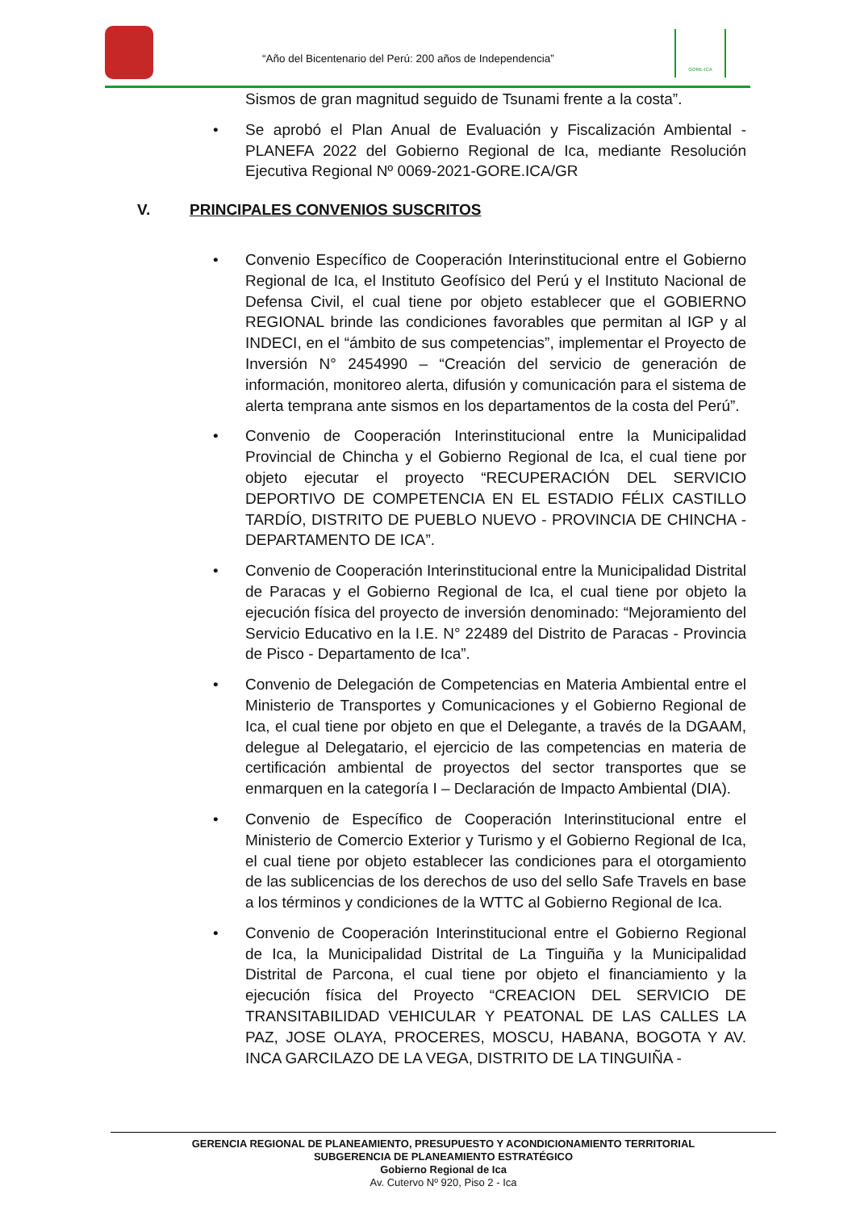“Año del Bicentenario del Perú: 200 años de Independencia”
GORE-ICA
Sismos de gran magnitud seguido de Tsunami frente a la costa”.
Se aprobó el Plan Anual de Evaluación y Fiscalización Ambiental - PLANEFA 2022 del Gobierno Regional de Ica, mediante Resolución Ejecutiva Regional Nº 0069-2021-GORE.ICA/GR
V. PRINCIPALES CONVENIOS SUSCRITOS
Convenio Específico de Cooperación Interinstitucional entre el Gobierno Regional de Ica, el Instituto Geofísico del Perú y el Instituto Nacional de Defensa Civil, el cual tiene por objeto establecer que el GOBIERNO REGIONAL brinde las condiciones favorables que permitan al IGP y al INDECI, en el “ámbito de sus competencias”, implementar el Proyecto de Inversión N° 2454990 – “Creación del servicio de generación de información, monitoreo alerta, difusión y comunicación para el sistema de alerta temprana ante sismos en los departamentos de la costa del Perú”.
Convenio de Cooperación Interinstitucional entre la Municipalidad Provincial de Chincha y el Gobierno Regional de Ica, el cual tiene por objeto ejecutar el proyecto “RECUPERACIÓN DEL SERVICIO DEPORTIVO DE COMPETENCIA EN EL ESTADIO FÉLIX CASTILLO TARDÍO, DISTRITO DE PUEBLO NUEVO - PROVINCIA DE CHINCHA - DEPARTAMENTO DE ICA”.
Convenio de Cooperación Interinstitucional entre la Municipalidad Distrital de Paracas y el Gobierno Regional de Ica, el cual tiene por objeto la ejecución física del proyecto de inversión denominado: “Mejoramiento del Servicio Educativo en la I.E. N° 22489 del Distrito de Paracas - Provincia de Pisco - Departamento de Ica”.
Convenio de Delegación de Competencias en Materia Ambiental entre el Ministerio de Transportes y Comunicaciones y el Gobierno Regional de Ica, el cual tiene por objeto en que el Delegante, a través de la DGAAM, delegue al Delegatario, el ejercicio de las competencias en materia de certificación ambiental de proyectos del sector transportes que se enmarquen en la categoría I – Declaración de Impacto Ambiental (DIA).
Convenio de Específico de Cooperación Interinstitucional entre el Ministerio de Comercio Exterior y Turismo y el Gobierno Regional de Ica, el cual tiene por objeto establecer las condiciones para el otorgamiento de las sublicencias de los derechos de uso del sello Safe Travels en base a los términos y condiciones de la WTTC al Gobierno Regional de Ica.
Convenio de Cooperación Interinstitucional entre el Gobierno Regional de Ica, la Municipalidad Distrital de La Tinguiña y la Municipalidad Distrital de Parcona, el cual tiene por objeto el financiamiento y la ejecución física del Proyecto “CREACION DEL SERVICIO DE TRANSITABILIDAD VEHICULAR Y PEATONAL DE LAS CALLES LA PAZ, JOSE OLAYA, PROCERES, MOSCU, HABANA, BOGOTA Y AV. INCA GARCILAZO DE LA VEGA, DISTRITO DE LA TINGUIÑA -
GERENCIA REGIONAL DE PLANEAMIENTO, PRESUPUESTO Y ACONDICIONAMIENTO TERRITORIAL
SUBGERENCIA DE PLANEAMIENTO ESTRATÉGICO
Gobierno Regional de Ica
Av. Cutervo Nº 920, Piso 2 - Ica